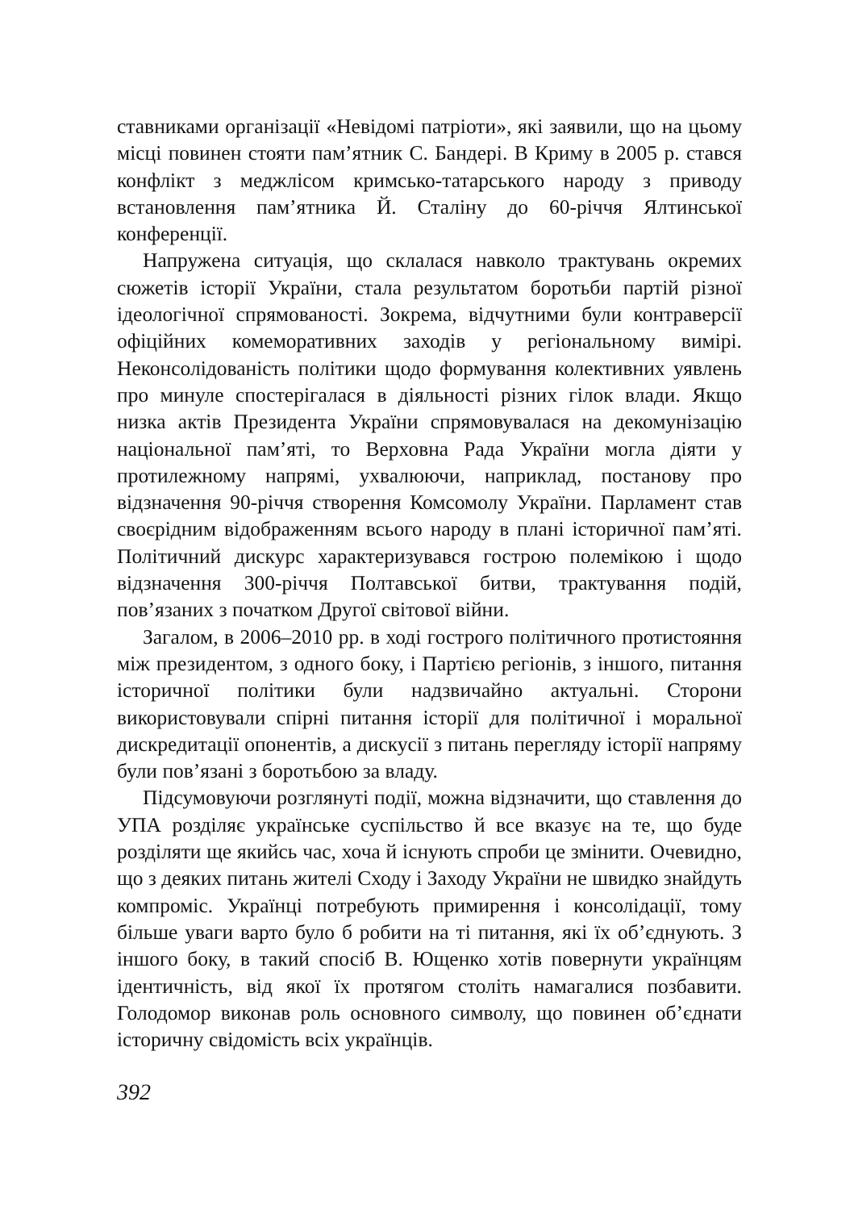ставниками організації «Невідомі патріоти», які заявили, що на цьому місці повинен стояти пам’ятник С. Бандері. В Криму в 2005 р. стався конфлікт з меджлісом кримсько-татарського народу з приводу встановлення пам’ятника Й. Сталіну до 60-річчя Ялтинської конференції.
Напружена ситуація, що склалася навколо трактувань окремих сюжетів історії України, стала результатом боротьби партій різної ідеологічної спрямованості. Зокрема, відчутними були контраверсії офіційних комеморативних заходів у регіональному вимірі. Неконсолідованість політики щодо формування колективних уявлень про минуле спостерігалася в діяльності різних гілок влади. Якщо низка актів Президента України спрямовувалася на декомунізацію національної пам’яті, то Верховна Рада України могла діяти у протилежному напрямі, ухвалюючи, наприклад, постанову про відзначення 90-річчя створення Комсомолу України. Парламент став своєрідним відображенням всього народу в плані історичної пам’яті. Політичний дискурс характеризувався гострою полемікою і щодо відзначення 300-річчя Полтавської битви, трактування подій, пов’язаних з початком Другої світової війни.
Загалом, в 2006–2010 рр. в ході гострого політичного протистояння між президентом, з одного боку, і Партією регіонів, з іншого, питання історичної політики були надзвичайно актуальні. Сторони використовували спірні питання історії для політичної і моральної дискредитації опонентів, а дискусії з питань перегляду історії напряму були пов’язані з боротьбою за владу.
Підсумовуючи розглянуті події, можна відзначити, що ставлення до УПА розділяє українське суспільство й все вказує на те, що буде розділяти ще якийсь час, хоча й існують спроби це змінити. Очевидно, що з деяких питань жителі Сходу і Заходу України не швидко знайдуть компроміс. Українці потребують примирення і консолідації, тому більше уваги варто було б робити на ті питання, які їх об’єднують. З іншого боку, в такий спосіб В. Ющенко хотів повернути українцям ідентичність, від якої їх протягом століть намагалися позбавити. Голодомор виконав роль основного символу, що повинен об’єднати історичну свідомість всіх українців.
392